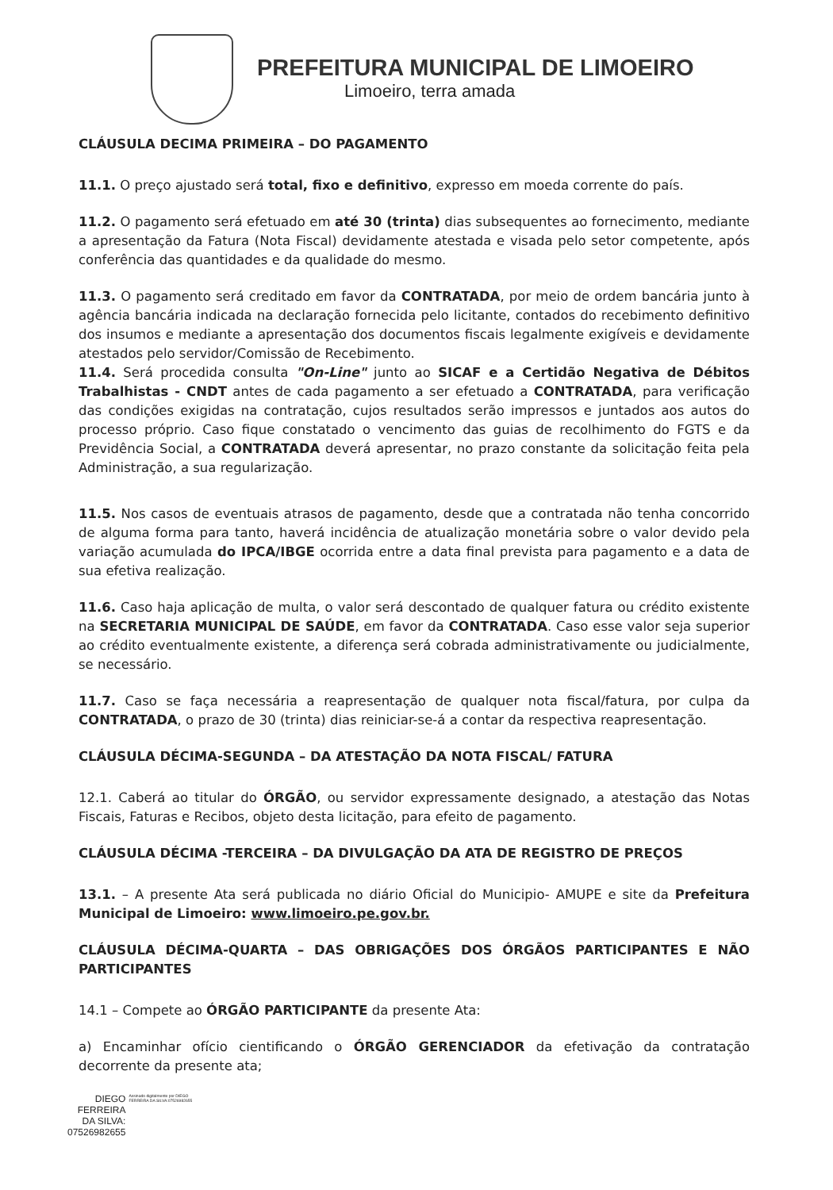PREFEITURA MUNICIPAL DE LIMOEIRO
Limoeiro, terra amada
CLÁUSULA DECIMA PRIMEIRA – DO PAGAMENTO
11.1. O preço ajustado será total, fixo e definitivo, expresso em moeda corrente do país.
11.2. O pagamento será efetuado em até 30 (trinta) dias subsequentes ao fornecimento, mediante a apresentação da Fatura (Nota Fiscal) devidamente atestada e visada pelo setor competente, após conferência das quantidades e da qualidade do mesmo.
11.3. O pagamento será creditado em favor da CONTRATADA, por meio de ordem bancária junto à agência bancária indicada na declaração fornecida pelo licitante, contados do recebimento definitivo dos insumos e mediante a apresentação dos documentos fiscais legalmente exigíveis e devidamente atestados pelo servidor/Comissão de Recebimento.
11.4. Será procedida consulta "On-Line" junto ao SICAF e a Certidão Negativa de Débitos Trabalhistas - CNDT antes de cada pagamento a ser efetuado a CONTRATADA, para verificação das condições exigidas na contratação, cujos resultados serão impressos e juntados aos autos do processo próprio. Caso fique constatado o vencimento das guias de recolhimento do FGTS e da Previdência Social, a CONTRATADA deverá apresentar, no prazo constante da solicitação feita pela Administração, a sua regularização.
11.5. Nos casos de eventuais atrasos de pagamento, desde que a contratada não tenha concorrido de alguma forma para tanto, haverá incidência de atualização monetária sobre o valor devido pela variação acumulada do IPCA/IBGE ocorrida entre a data final prevista para pagamento e a data de sua efetiva realização.
11.6. Caso haja aplicação de multa, o valor será descontado de qualquer fatura ou crédito existente na SECRETARIA MUNICIPAL DE SAÚDE, em favor da CONTRATADA. Caso esse valor seja superior ao crédito eventualmente existente, a diferença será cobrada administrativamente ou judicialmente, se necessário.
11.7. Caso se faça necessária a reapresentação de qualquer nota fiscal/fatura, por culpa da CONTRATADA, o prazo de 30 (trinta) dias reiniciar-se-á a contar da respectiva reapresentação.
CLÁUSULA DÉCIMA-SEGUNDA – DA ATESTAÇÃO DA NOTA FISCAL/ FATURA
12.1. Caberá ao titular do ÓRGÃO, ou servidor expressamente designado, a atestação das Notas Fiscais, Faturas e Recibos, objeto desta licitação, para efeito de pagamento.
CLÁUSULA DÉCIMA -TERCEIRA – DA DIVULGAÇÃO DA ATA DE REGISTRO DE PREÇOS
13.1. – A presente Ata será publicada no diário Oficial do Municipio- AMUPE e site da Prefeitura Municipal de Limoeiro: www.limoeiro.pe.gov.br.
CLÁUSULA DÉCIMA-QUARTA – DAS OBRIGAÇÕES DOS ÓRGÃOS PARTICIPANTES E NÃO PARTICIPANTES
14.1 – Compete ao ÓRGÃO PARTICIPANTE da presente Ata:
a) Encaminhar ofício cientificando o ÓRGÃO GERENCIADOR da efetivação da contratação decorrente da presente ata;
DIEGO
FERREIRA
DA SILVA:
07526982655
Assinado digitalmente por DIEGO FERREIRA DA SILVA:07526982655